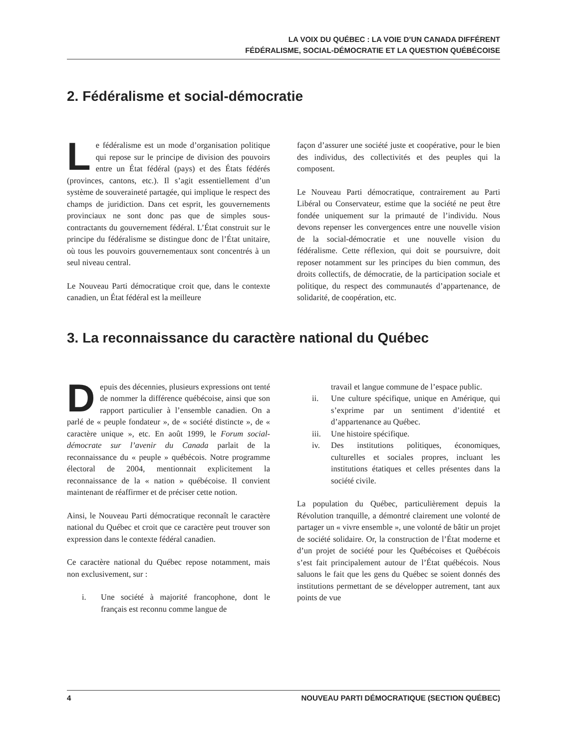LA VOIX DU QUÉBEC : LA VOIE D’UN CANADA DIFFÉRENT
FÉDÉRALISME, SOCIAL-DÉMOCRATIE ET LA QUESTION QUÉBÉCOISE
2. Fédéralisme et social-démocratie
Le fédéralisme est un mode d’organisation politique qui repose sur le principe de division des pouvoirs entre un État fédéral (pays) et des États fédérés (provinces, cantons, etc.). Il s’agit essentiellement d’un système de souveraineté partagée, qui implique le respect des champs de juridiction. Dans cet esprit, les gouvernements provinciaux ne sont donc pas que de simples sous-contractants du gouvernement fédéral. L’État construit sur le principe du fédéralisme se distingue donc de l’État unitaire, où tous les pouvoirs gouvernementaux sont concentrés à un seul niveau central.
Le Nouveau Parti démocratique croit que, dans le contexte canadien, un État fédéral est la meilleure
façon d’assurer une société juste et coopérative, pour le bien des individus, des collectivités et des peuples qui la composent.
Le Nouveau Parti démocratique, contrairement au Parti Libéral ou Conservateur, estime que la société ne peut être fondée uniquement sur la primauté de l’individu. Nous devons repenser les convergences entre une nouvelle vision de la social-démocratie et une nouvelle vision du fédéralisme. Cette réflexion, qui doit se poursuivre, doit reposer notamment sur les principes du bien commun, des droits collectifs, de démocratie, de la participation sociale et politique, du respect des communautés d’appartenance, de solidarité, de coopération, etc.
3. La reconnaissance du caractère national du Québec
Depuis des décennies, plusieurs expressions ont tenté de nommer la différence québécoise, ainsi que son rapport particulier à l’ensemble canadien. On a parlé de « peuple fondateur », de « société distincte », de « caractère unique », etc. En août 1999, le Forum social-démocrate sur l’avenir du Canada parlait de la reconnaissance du « peuple » québécois. Notre programme électoral de 2004, mentionnait explicitement la reconnaissance de la « nation » québécoise. Il convient maintenant de réaffirmer et de préciser cette notion.
Ainsi, le Nouveau Parti démocratique reconnaît le caractère national du Québec et croit que ce caractère peut trouver son expression dans le contexte fédéral canadien.
Ce caractère national du Québec repose notamment, mais non exclusivement, sur :
i. Une société à majorité francophone, dont le français est reconnu comme langue de
travail et langue commune de l’espace public.
ii. Une culture spécifique, unique en Amérique, qui s’exprime par un sentiment d’identité et d’appartenance au Québec.
iii.
Une histoire spécifique.
iv. Des institutions politiques, économiques, culturelles et sociales propres, incluant les institutions étatiques et celles présentes dans la société civile.
La population du Québec, particulièrement depuis la Révolution tranquille, a démontré clairement une volonté de partager un « vivre ensemble », une volonté de bâtir un projet de société solidaire. Or, la construction de l’État moderne et d’un projet de société pour les Québécoises et Québécois s’est fait principalement autour de l’État québécois. Nous saluons le fait que les gens du Québec se soient donnés des institutions permettant de se développer autrement, tant aux points de vue
4 NOUVEAU PARTI DÉMOCRATIQUE (SECTION QUÉBEC)